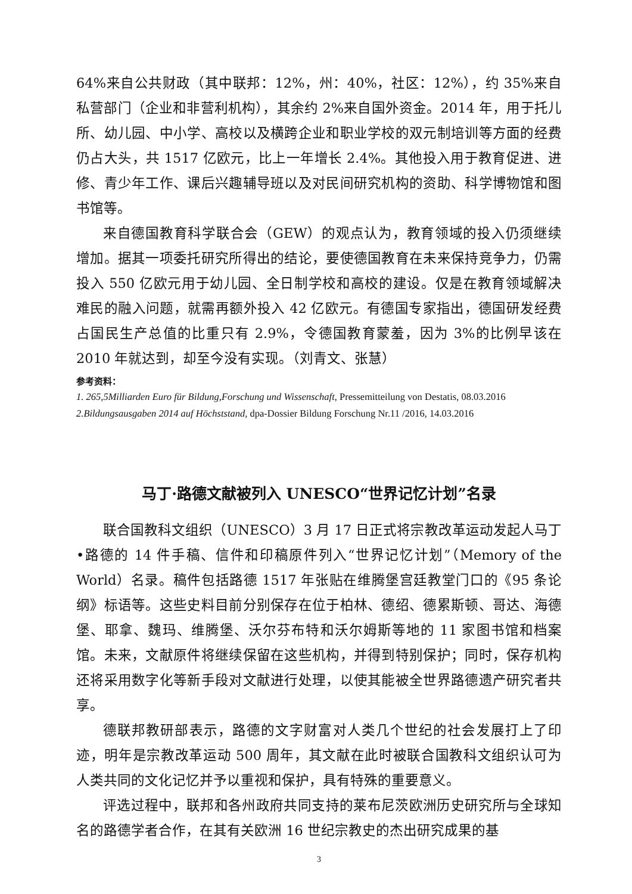64%来自公共财政（其中联邦：12%，州：40%，社区：12%），约 35%来自私营部门（企业和非营利机构），其余约 2%来自国外资金。2014 年，用于托儿所、幼儿园、中小学、高校以及横跨企业和职业学校的双元制培训等方面的经费仍占大头，共 1517 亿欧元，比上一年增长 2.4%。其他投入用于教育促进、进修、青少年工作、课后兴趣辅导班以及对民间研究机构的资助、科学博物馆和图书馆等。
来自德国教育科学联合会（GEW）的观点认为，教育领域的投入仍须继续增加。据其一项委托研究所得出的结论，要使德国教育在未来保持竞争力，仍需投入 550 亿欧元用于幼儿园、全日制学校和高校的建设。仅是在教育领域解决难民的融入问题，就需再额外投入 42 亿欧元。有德国专家指出，德国研发经费占国民生产总值的比重只有 2.9%，令德国教育蒙羞，因为 3%的比例早该在 2010 年就达到，却至今没有实现。（刘青文、张慧）
参考资料：
1. 265,5Milliarden Euro für Bildung,Forschung und Wissenschaft, Pressemitteilung von Destatis, 08.03.2016
2.Bildungsausgaben 2014 auf Höchststand, dpa-Dossier Bildung Forschung Nr.11 /2016, 14.03.2016
马丁·路德文献被列入 UNESCO“世界记忆计划”名录
联合国教科文组织（UNESCO）3 月 17 日正式将宗教改革运动发起人马丁•路德的 14 件手稿、信件和印稿原件列入“世界记忆计划”（Memory of the World）名录。稿件包括路德 1517 年张贴在维腾堡宫廷教堂门口的《95 条论纲》标语等。这些史料目前分别保存在位于柏林、德绍、德累斯顿、哥达、海德堡、耶拿、魏玛、维腾堡、沃尔芬布特和沃尔姆斯等地的 11 家图书馆和档案馆。未来，文献原件将继续保留在这些机构，并得到特别保护；同时，保存机构还将采用数字化等新手段对文献进行处理，以使其能被全世界路德遗产研究者共享。
德联邦教研部表示，路德的文字财富对人类几个世纪的社会发展打上了印迹，明年是宗教改革运动 500 周年，其文献在此时被联合国教科文组织认可为人类共同的文化记忆并予以重视和保护，具有特殊的重要意义。
评选过程中，联邦和各州政府共同支持的莱布尼茨欧洲历史研究所与全球知名的路德学者合作，在其有关欧洲 16 世纪宗教史的杰出研究成果的基
3